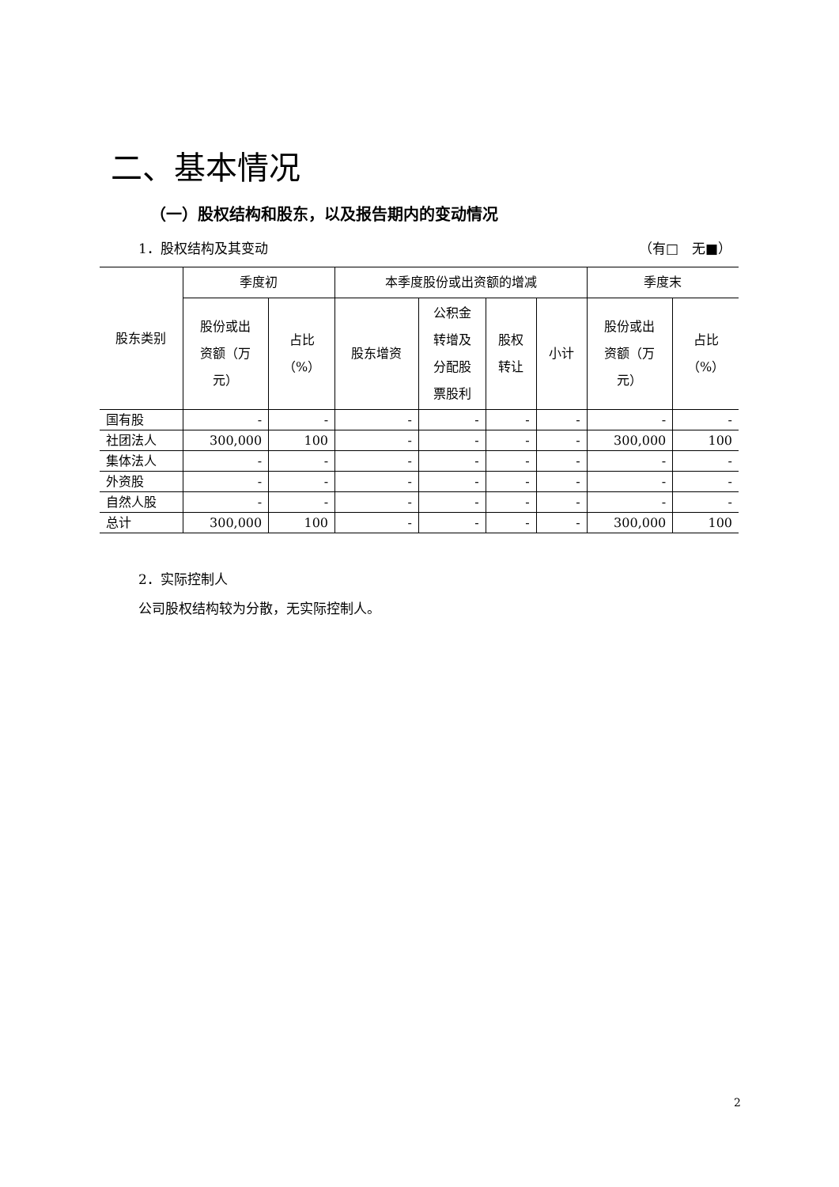二、基本情况
（一）股权结构和股东，以及报告期内的变动情况
1．股权结构及其变动 （有□　无■）
| 股东类别 | 季度初 | | 本季度股份或出资额的增减 | | | | 季度末 | |
| --- | --- | --- | --- | --- | --- | --- | --- | --- |
| | 股份或出 资额（万 元） | 占比 （%） | 股东增资 | 公积金 转增及 分配股 票股利 | 股权 转让 | 小计 | 股份或出 资额（万 元） | 占比 （%） |
| 国有股 | - | - | - | - | - | - | - | - |
| 社团法人 | 300,000 | 100 | - | - | - | - | 300,000 | 100 |
| 集体法人 | - | - | - | - | - | - | - | - |
| 外资股 | - | - | - | - | - | - | - | - |
| 自然人股 | - | - | - | - | - | - | - | - |
| 总计 | 300,000 | 100 | - | - | - | - | 300,000 | 100 |
2．实际控制人
公司股权结构较为分散，无实际控制人。
2